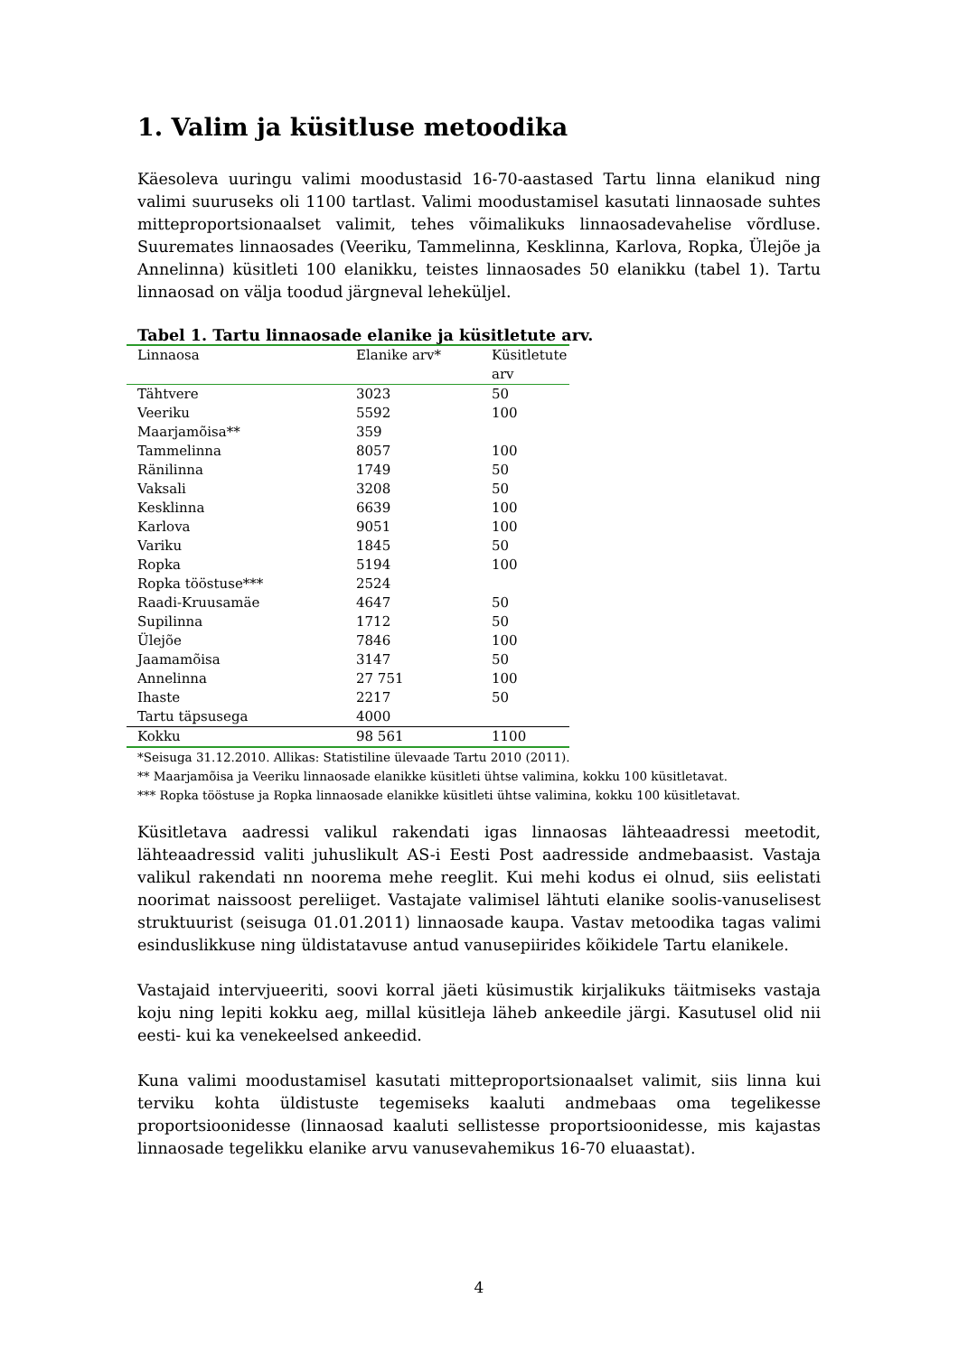1. Valim ja küsitluse metoodika
Käesoleva uuringu valimi moodustasid 16-70-aastased Tartu linna elanikud ning valimi suuruseks oli 1100 tartlast. Valimi moodustamisel kasutati linnaosade suhtes mitteproportsionaalset valimit, tehes võimalikuks linnaosadevahelise võrdluse. Suuremates linnaosades (Veeriku, Tammelinna, Kesklinna, Karlova, Ropka, Ülejõe ja Annelinna) küsitleti 100 elanikku, teistes linnaosades 50 elanikku (tabel 1). Tartu linnaosad on välja toodud järgneval leheküljel.
Tabel 1. Tartu linnaosade elanike ja küsitletute arv.
| Linnaosa | Elanike arv* | Küsitletute arv |
| --- | --- | --- |
| Tähtvere | 3023 | 50 |
| Veeriku | 5592 | 100 |
| Maarjamõisa** | 359 | |
| Tammelinna | 8057 | 100 |
| Ränilinna | 1749 | 50 |
| Vaksali | 3208 | 50 |
| Kesklinna | 6639 | 100 |
| Karlova | 9051 | 100 |
| Variku | 1845 | 50 |
| Ropka | 5194 | 100 |
| Ropka tööstuse*** | 2524 | |
| Raadi-Kruusamäe | 4647 | 50 |
| Supilinna | 1712 | 50 |
| Ülejõe | 7846 | 100 |
| Jaamamõisa | 3147 | 50 |
| Annelinna | 27 751 | 100 |
| Ihaste | 2217 | 50 |
| Tartu täpsusega | 4000 | |
| Kokku | 98 561 | 1100 |
*Seisuga 31.12.2010. Allikas: Statistiline ülevaade Tartu 2010 (2011).
** Maarjamõisa ja Veeriku linnaosade elanikke küsitleti ühtse valimina, kokku 100 küsitletavat.
*** Ropka tööstuse ja Ropka linnaosade elanikke küsitleti ühtse valimina, kokku 100 küsitletavat.
Küsitletava aadressi valikul rakendati igas linnaosas lähteaadressi meetodit, lähteaadressid valiti juhuslikult AS-i Eesti Post aadresside andmebaasist. Vastaja valikul rakendati nn noorema mehe reeglit. Kui mehi kodus ei olnud, siis eelistati noorimat naissoost pereliiget. Vastajate valimisel lähtuti elanike soolis-vanuselisest struktuurist (seisuga 01.01.2011) linnaosade kaupa. Vastav metoodika tagas valimi esinduslikkuse ning üldistatavuse antud vanusepiirides kõikidele Tartu elanikele.
Vastajaid intervjueeriti, soovi korral jäeti küsimustik kirjalikuks täitmiseks vastaja koju ning lepiti kokku aeg, millal küsitleja läheb ankeedile järgi. Kasutusel olid nii eesti- kui ka venekeelsed ankeedid.
Kuna valimi moodustamisel kasutati mitteproportsionaalset valimit, siis linna kui terviku kohta üldistuste tegemiseks kaaluti andmebaas oma tegelikesse proportsioonidesse (linnaosad kaaluti sellistesse proportsioonidesse, mis kajastas linnaosade tegelikku elanike arvu vanusevahemikus 16-70 eluaastat).
4